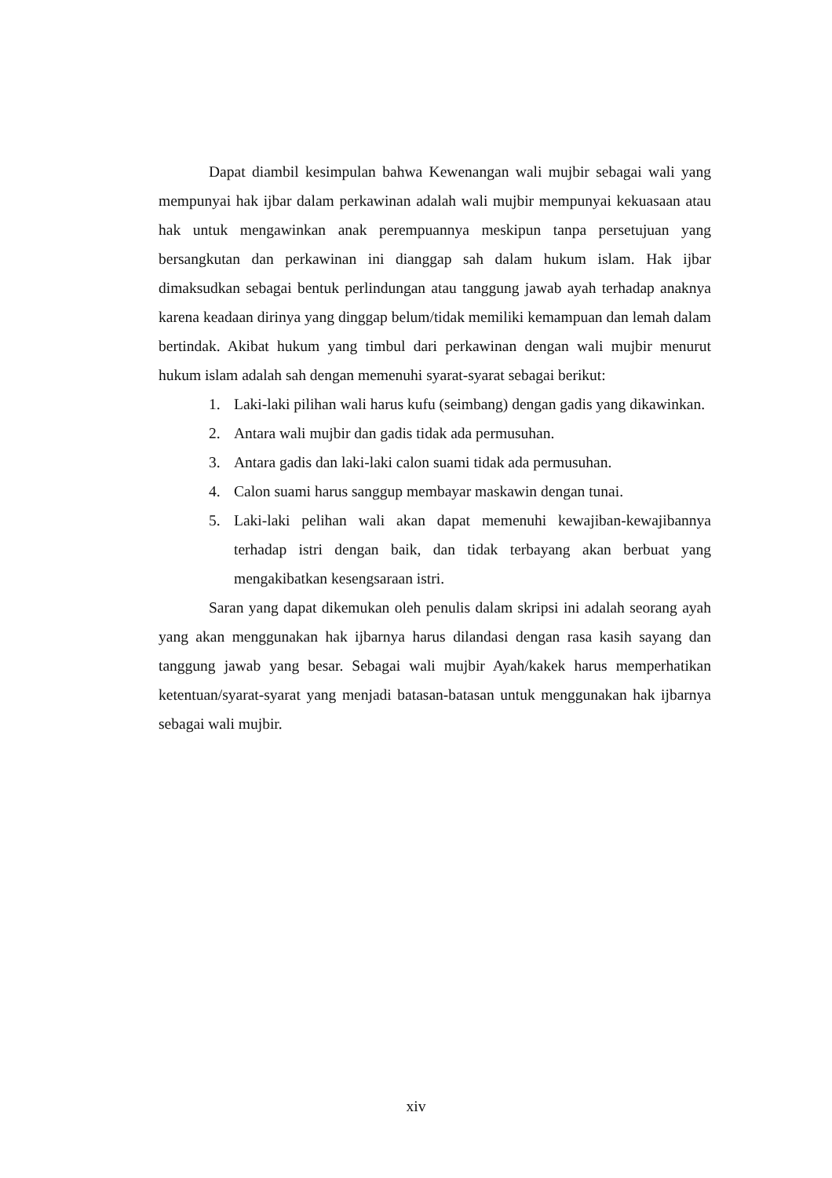Dapat diambil kesimpulan bahwa Kewenangan wali mujbir sebagai wali yang mempunyai hak ijbar dalam perkawinan adalah wali mujbir mempunyai kekuasaan atau hak untuk mengawinkan anak perempuannya meskipun tanpa persetujuan yang bersangkutan dan perkawinan ini dianggap sah dalam hukum islam. Hak ijbar dimaksudkan sebagai bentuk perlindungan atau tanggung jawab ayah terhadap anaknya karena keadaan dirinya yang dinggap belum/tidak memiliki kemampuan dan lemah dalam bertindak. Akibat hukum yang timbul dari perkawinan dengan wali mujbir menurut hukum islam adalah sah dengan memenuhi syarat-syarat sebagai berikut:
1. Laki-laki pilihan wali harus kufu (seimbang) dengan gadis yang dikawinkan.
2. Antara wali mujbir dan gadis tidak ada permusuhan.
3. Antara gadis dan laki-laki calon suami tidak ada permusuhan.
4. Calon suami harus sanggup membayar maskawin dengan tunai.
5. Laki-laki pelihan wali akan dapat memenuhi kewajiban-kewajibannya terhadap istri dengan baik, dan tidak terbayang akan berbuat yang mengakibatkan kesengsaraan istri.
Saran yang dapat dikemukan oleh penulis dalam skripsi ini adalah seorang ayah yang akan menggunakan hak ijbarnya harus dilandasi dengan rasa kasih sayang dan tanggung jawab yang besar. Sebagai wali mujbir Ayah/kakek harus memperhatikan ketentuan/syarat-syarat yang menjadi batasan-batasan untuk menggunakan hak ijbarnya sebagai wali mujbir.
xiv